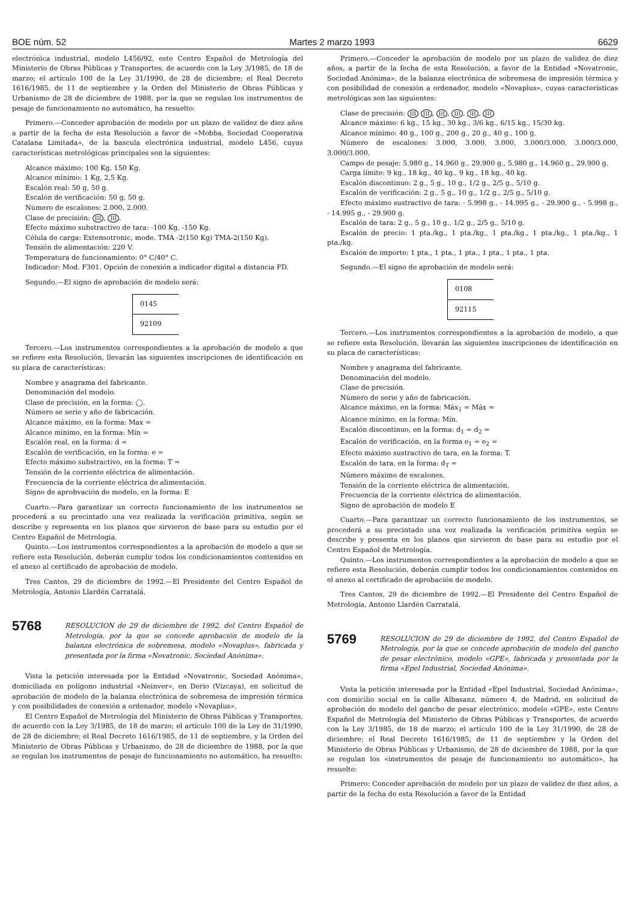BOE núm. 52 Martes 2 marzo 1993 6629
electrónica industrial, modelo L456/92, este Centro Español de Metrología del Ministerio de Obras Públicas y Transportes, de acuerdo con la Ley 3/1985, de 18 de marzo; el artículo 100 de la Ley 31/1990, de 28 de diciembre; el Real Decreto 1616/1985, de 11 de septiembre y la Orden del Ministerio de Obras Públicas y Urbanismo de 28 de diciembre de 1988, por la que se regulan los instrumentos de pesaje de funcionamiento no automático, ha resuelto:
Primero.—Conceder aprobación de modelo por un plazo de validez de diez años a partir de la fecha de esta Resolución a favor de «Mobba, Sociedad Cooperativa Catalana Limitada», de la bascula electrónica industrial, modelo L456, cuyas características metrológicas principales son la siguientes:
Alcance máximo: 100 Kg, 150 Kg.
Alcance mínimo: 1 Kg, 2,5 Kg.
Escalón real: 50 g, 50 g.
Escalón de verificación: 50 g, 50 g.
Número de escalones: 2.000, 2.000.
Clase de precisión: III, III.
Efecto máximo substractivo de tara: -100 Kg, -150 Kg.
Célula de carga: Extensotronic, mode. TMA -2(150 Kg) TMA-2(150 Kg).
Tensión de alimentación: 220 V.
Temperatura de funcionamiento: 0° C/40° C.
Indicador: Mod. F301. Opción de conexión a indicador digital a distancia FD.
Segundo.—El signo de aprobación de modelo será:
0145
92109
Tercero.—Los instrumentos correspondientes a la aprobación de modelo a que se refiere esta Resolución, llevarán las siguientes inscripciones de identificación en su placa de características:
Nombre y anagrama del fabricante.
Denominación del modelo.
Clase de precisión, en la forma: ◯.
Número se serie y año de fabricación.
Alcance máximo, en la forma: Max =
Alcance mínimo, en la forma: Mín =
Escalón real, en la forma: d =
Escalón de verificación, en la forma: e =
Efecto máximo substractivo, en la forma: T =
Tensión de la corriente eléctrica de alimentación.
Frecuencia de la corriente eléctrica de alimentación.
Signo de aprobvación de modelo, en la forma: E
Cuarto.—Para garantizar un correcto funcionamiento de los instrumentos se procederá a su precintado una vez realizada la verificación primitiva, según se describe y representa en los planos que sirvieron de base para su estudio por el Centro Español de Metrología.
Quinto.—Los instrumentos correspondientes a la aprobación de modelo a que se refiere esta Resolución, deberán cumplir todos los condicionamientos contenidos en el anexo al certificado de aprobación de modelo.
Tres Cantos, 29 de diciembre de 1992.—El Presidente del Centro Español de Metrología, Antonio Llardén Carratalá.
5768
RESOLUCION de 29 de diciembre de 1992, del Centro Español de Metrología, por la que se concede aprobación de modelo de la balanza electrónica de sobremesa, modelo «Novaplus», fabricada y presentada por la firma «Novatronic, Sociedad Anónima».
Vista la petición interesada por la Entidad «Novatronic, Sociedad Anónima», domiciliada en polígono industrial «Neinver», en Derio (Vizcaya), en solicitud de aprobación de modelo de la balanza electrónica de sobremesa de impresión térmica y con posibilidades de conexión a ordenador, modelo «Novaplus»,
El Centro Español de Metrología del Ministerio de Obras Públicas y Transportes, de acuerdo con la Ley 3/1985, de 18 de marzo; el artículo 100 de la Ley de 31/1990, de 28 de diciembre; el Real Decreto 1616/1985, de 11 de septiembre, y la Orden del Ministerio de Obras Públicas y Urbanismo, de 28 de diciembre de 1988, por la que se regulan los instrumentos de pesaje de funcionamiento no automático, ha resuelto:
Primero.—Conceder la aprobación de modelo por un plazo de validez de diez años, a partir de la fecha de esta Resolución, a favor de la Entidad «Novatronic, Sociedad Anónima», de la balanza electrónica de sobremesa de impresión térmica y con posibilidad de conexión a ordenador, modelo «Novaplus», cuyas características metrológicas son las siguientes:
Clase de precisión: III III, III, III, III, III
Alcance máximo: 6 kg., 15 kg., 30 kg., 3/6 kg., 6/15 kg., 15/30 kg.
Alcance mínimo: 40 g., 100 g., 200 g., 20 g., 40 g., 100 g.
Número de escalones: 3.000, 3.000, 3.000, 3.000/3.000, 3.000/3.000, 3.000/3.000.
Campo de pesaje: 5.980 g., 14.960 g., 29.900 g., 5.980 g., 14.960 g., 29.900 g.
Carga límite: 9 kg., 18 kg., 40 kg., 9 kg., 18 kg., 40 kg.
Escalón discontinuo: 2 g., 5 g., 10 g., 1/2 g., 2/5 g., 5/10 g.
Escalón de verificación: 2 g., 5 g., 10 g., 1/2 g., 2/5 g., 5/10 g.
Efecto máximo sustractivo de tara: - 5.998 g., - 14.995 g., - 29.900 g., - 5.998 g., - 14.995 g., - 29.900 g.
Escalón de tara: 2 g., 5 g., 10 g., 1/2 g., 2/5 g., 5/10 g.
Escalón de precio: 1 pta./kg., 1 pta./kg., 1 pta./kg., 1 pta./kg., 1 pta./kg., 1 pta./kg.
Escalón de importe: 1 pta., 1 pta., 1 pta., 1 pta., 1 pta., 1 pta.
Segundo.—El signo de aprobación de modelo será:
0108
92115
Tercero.—Los instrumentos correspondientes a la aprobación de modelo, a que se refiere esta Resolución, llevarán las siguientes inscripciones de identificación en su placa de características:
Nombre y anagrama del fabricante.
Denominación del modelo.
Clase de precisión.
Número de serie y año de fabricación.
Alcance máximo, en la forma: Máx<sub>1</sub> = Máx =
Alcance mínimo, en la forma: Mín.
Escalón discontinuo, en la forma: d<sub>1</sub> = d<sub>2</sub> =
Escalón de verificación, en la forma e<sub>1</sub> = e<sub>2</sub> =
Efecto máximo sustractivo de tara, en la forma: T.
Escalón de tara, en la forma: d<sub>T</sub> =
Número máximo de escalones.
Tensión de la corriente eléctrica de alimentación.
Frecuencia de la corriente eléctrica de alimentación.
Signo de aprobación de modelo E
Cuarto.—Para garantizar un correcto funcionamiento de los instrumentos, se procederá a su precintado una vez realizada la verificación primitiva según se describe y presenta en los planos que sirvieron de base para su estudio por el Centro Español de Metrología.
Quinto.—Los instrumentos correspondientes a la aprobación de modelo a que se refiere esta Resolución, deberán cumplir todos los condicionamientos contenidos en el anexo al certificado de aprobación de modelo.
Tres Cantos, 29 de diciembre de 1992.—El Presidente del Centro Español de Metrología, Antonio Llardén Carratalá.
5769
RESOLUCION de 29 de diciembre de 1992, del Centro Español de Metrología, por la que se concede aprobación de modelo del gancho de pesar electrónico, modelo «GPE», fabricada y presentada por la firma «Epel Industrial, Sociedad Anónima».
Vista la petición interesada por la Entidad «Epel Industrial, Sociedad Anónima», con domicilio social en la calle Albasanz, número 4, de Madrid, en solicitud de aprobación de modelo del gancho de pesar electrónico, modelo «GPE», este Centro Español de Metrología del Ministerio de Obras Públicas y Transportes, de acuerdo con la Ley 3/1985, de 18 de marzo; el artículo 100 de la Ley 31/1990, de 28 de diciembre; el Real Decreto 1616/1985, de 11 de septiembre y la Orden del Ministerio de Obras Públicas y Urbanismo, de 28 de diciembre de 1988, por la que se regulan los «instrumentos de pesaje de funcionamiento no automático», ha resuelto:
Primero: Conceder aprobación de modelo por un plazo de validez de diez años, a partir de la fecha de esta Resolución a favor de la Entidad